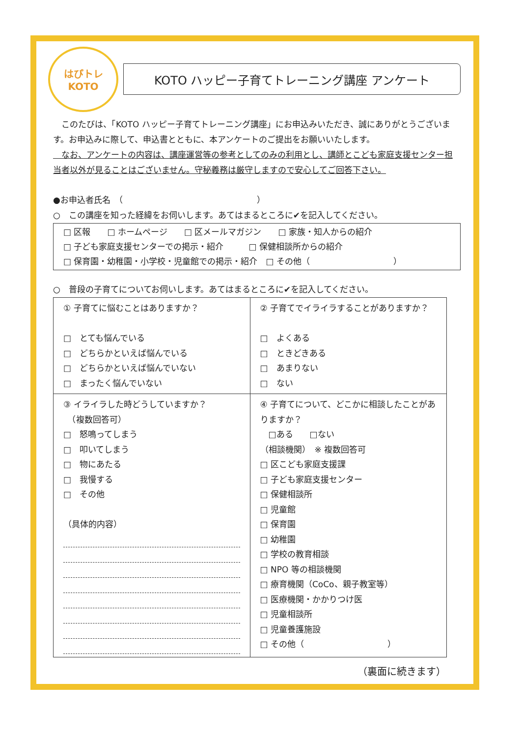はぴトレ
KOTO
KOTO ハッピー子育てトレーニング講座 アンケート
　このたびは、「KOTO ハッピー子育てトレーニング講座」にお申込みいただき、誠にありがとうございます。お申込みに際して、申込書とともに、本アンケートのご提出をお願いいたします。
　なお、アンケートの内容は、講座運営等の参考としてのみの利用とし、講師とこども家庭支援センター担当者以外が見ることはございません。守秘義務は厳守しますので安心してご回答下さい。
●お申込者氏名　（　　　　　　　　　　　　　　　　）
○　この講座を知った経緯をお伺いします。あてはまるところに✔を記入してください。
□ 区報　　□ ホームページ　　□ 区メールマガジン　　□ 家族・知人からの紹介
□ 子ども家庭支援センターでの掲示・紹介　　　□ 保健相談所からの紹介
□ 保育園・幼稚園・小学校・児童館での掲示・紹介　□ その他（　　　　　　　　　　）
○　普段の子育てについてお伺いします。あてはまるところに✔を記入してください。
| ① 子育てに悩むことはありますか？ □ とても悩んでいる □ どちらかといえば悩んでいる □ どちらかといえば悩んでいない □ まったく悩んでいない | ② 子育てでイライラすることがありますか？ □ よくある □ ときどきある □ あまりない □ ない |
| ③ イライラした時どうしていますか？ （複数回答可） □ 怒鳴ってしまう □ 叩いてしまう □ 物にあたる □ 我慢する □ その他 （具体的内容） | ④ 子育てについて、どこかに相談したことがありますか？ □ある □ない （相談機関） ※ 複数回答可 □ 区こども家庭支援課 □ 子ども家庭支援センター □ 保健相談所 □ 児童館 □ 保育園 □ 幼稚園 □ 学校の教育相談 □ NPO 等の相談機関 □ 療育機関（CoCo、親子教室等） □ 医療機関・かかりつけ医 □ 児童相談所 □ 児童養護施設 □ その他（ ） |
（裏面に続きます）